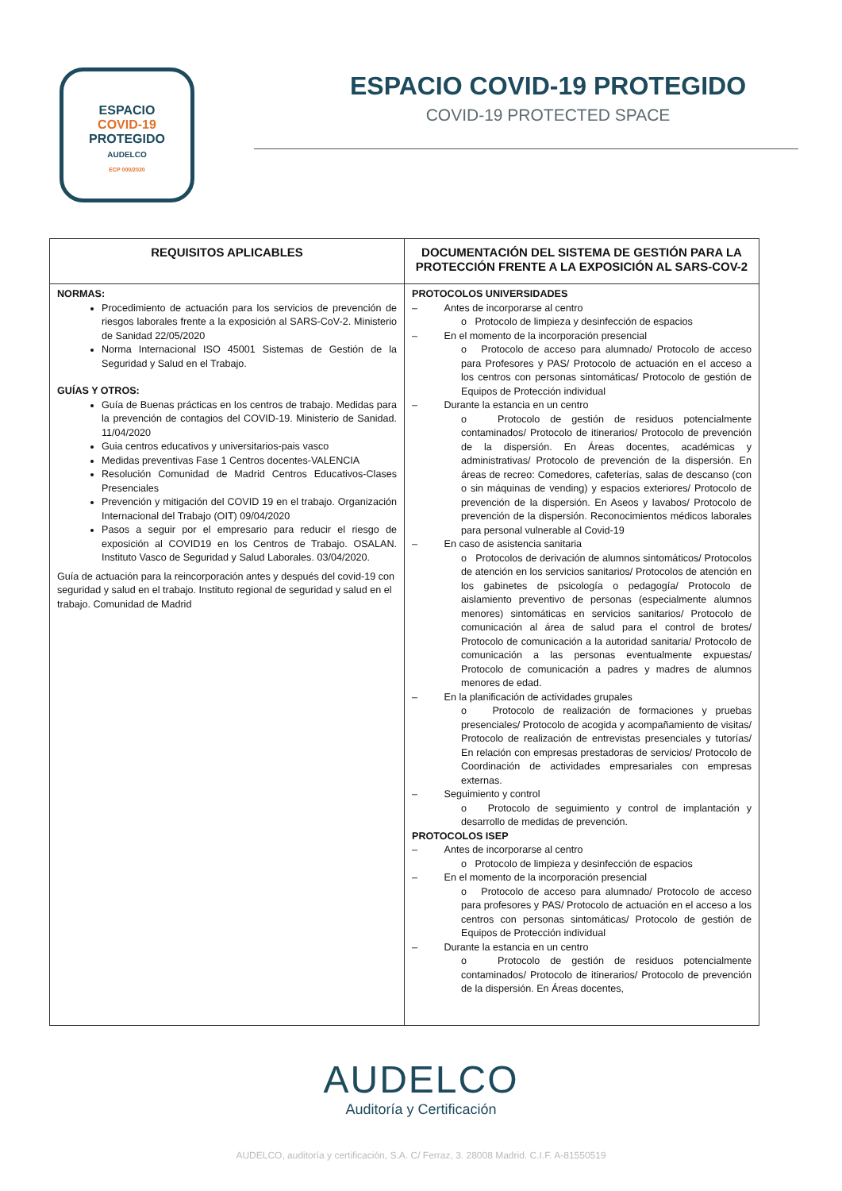ESPACIO
COVID-19
PROTEGIDO
AUDELCO
ECP 000/2020
ESPACIO COVID-19 PROTEGIDO
COVID-19 PROTECTED SPACE
| REQUISITOS APLICABLES | DOCUMENTACIÓN DEL SISTEMA DE GESTIÓN PARA LA PROTECCIÓN FRENTE A LA EXPOSICIÓN AL SARS-COV-2 |
| --- | --- |
| NORMAS: Procedimiento de actuación para los servicios de prevención de riesgos laborales frente a la exposición al SARS-CoV-2. Ministerio de Sanidad 22/05/2020 Norma Internacional ISO 45001 Sistemas de Gestión de la Seguridad y Salud en el Trabajo. GUÍAS Y OTROS: Guía de Buenas prácticas en los centros de trabajo. Medidas para la prevención de contagios del COVID-19. Ministerio de Sanidad. 11/04/2020 Guia centros educativos y universitarios-pais vasco Medidas preventivas Fase 1 Centros docentes-VALENCIA Resolución Comunidad de Madrid Centros Educativos-Clases Presenciales Prevención y mitigación del COVID 19 en el trabajo. Organización Internacional del Trabajo (OIT) 09/04/2020 Pasos a seguir por el empresario para reducir el riesgo de exposición al COVID19 en los Centros de Trabajo. OSALAN. Instituto Vasco de Seguridad y Salud Laborales. 03/04/2020. Guía de actuación para la reincorporación antes y después del covid-19 con seguridad y salud en el trabajo. Instituto regional de seguridad y salud en el trabajo. Comunidad de Madrid | PROTOCOLOS UNIVERSIDADES – Antes de incorporarse al centro o Protocolo de limpieza y desinfección de espacios – En el momento de la incorporación presencial o Protocolo de acceso para alumnado/ Protocolo de acceso para Profesores y PAS/ Protocolo de actuación en el acceso a los centros con personas sintomáticas/ Protocolo de gestión de Equipos de Protección individual – Durante la estancia en un centro o Protocolo de gestión de residuos potencialmente contaminados/ Protocolo de itinerarios/ Protocolo de prevención de la dispersión. En Áreas docentes, académicas y administrativas/ Protocolo de prevención de la dispersión. En áreas de recreo: Comedores, cafeterías, salas de descanso (con o sin máquinas de vending) y espacios exteriores/ Protocolo de prevención de la dispersión. En Aseos y lavabos/ Protocolo de prevención de la dispersión. Reconocimientos médicos laborales para personal vulnerable al Covid-19 – En caso de asistencia sanitaria o Protocolos de derivación de alumnos sintomáticos/ Protocolos de atención en los servicios sanitarios/ Protocolos de atención en los gabinetes de psicología o pedagogía/ Protocolo de aislamiento preventivo de personas (especialmente alumnos menores) sintomáticas en servicios sanitarios/ Protocolo de comunicación al área de salud para el control de brotes/ Protocolo de comunicación a la autoridad sanitaria/ Protocolo de comunicación a las personas eventualmente expuestas/ Protocolo de comunicación a padres y madres de alumnos menores de edad. – En la planificación de actividades grupales o Protocolo de realización de formaciones y pruebas presenciales/ Protocolo de acogida y acompañamiento de visitas/ Protocolo de realización de entrevistas presenciales y tutorías/ En relación con empresas prestadoras de servicios/ Protocolo de Coordinación de actividades empresariales con empresas externas. – Seguimiento y control o Protocolo de seguimiento y control de implantación y desarrollo de medidas de prevención. PROTOCOLOS ISEP – Antes de incorporarse al centro o Protocolo de limpieza y desinfección de espacios – En el momento de la incorporación presencial o Protocolo de acceso para alumnado/ Protocolo de acceso para profesores y PAS/ Protocolo de actuación en el acceso a los centros con personas sintomáticas/ Protocolo de gestión de Equipos de Protección individual – Durante la estancia en un centro o Protocolo de gestión de residuos potencialmente contaminados/ Protocolo de itinerarios/ Protocolo de prevención de la dispersión. En Áreas docentes, |
AUDELCO
Auditoría y Certificación
AUDELCO, auditoría y certificación, S.A. C/ Ferraz, 3. 28008 Madrid. C.I.F. A-81550519